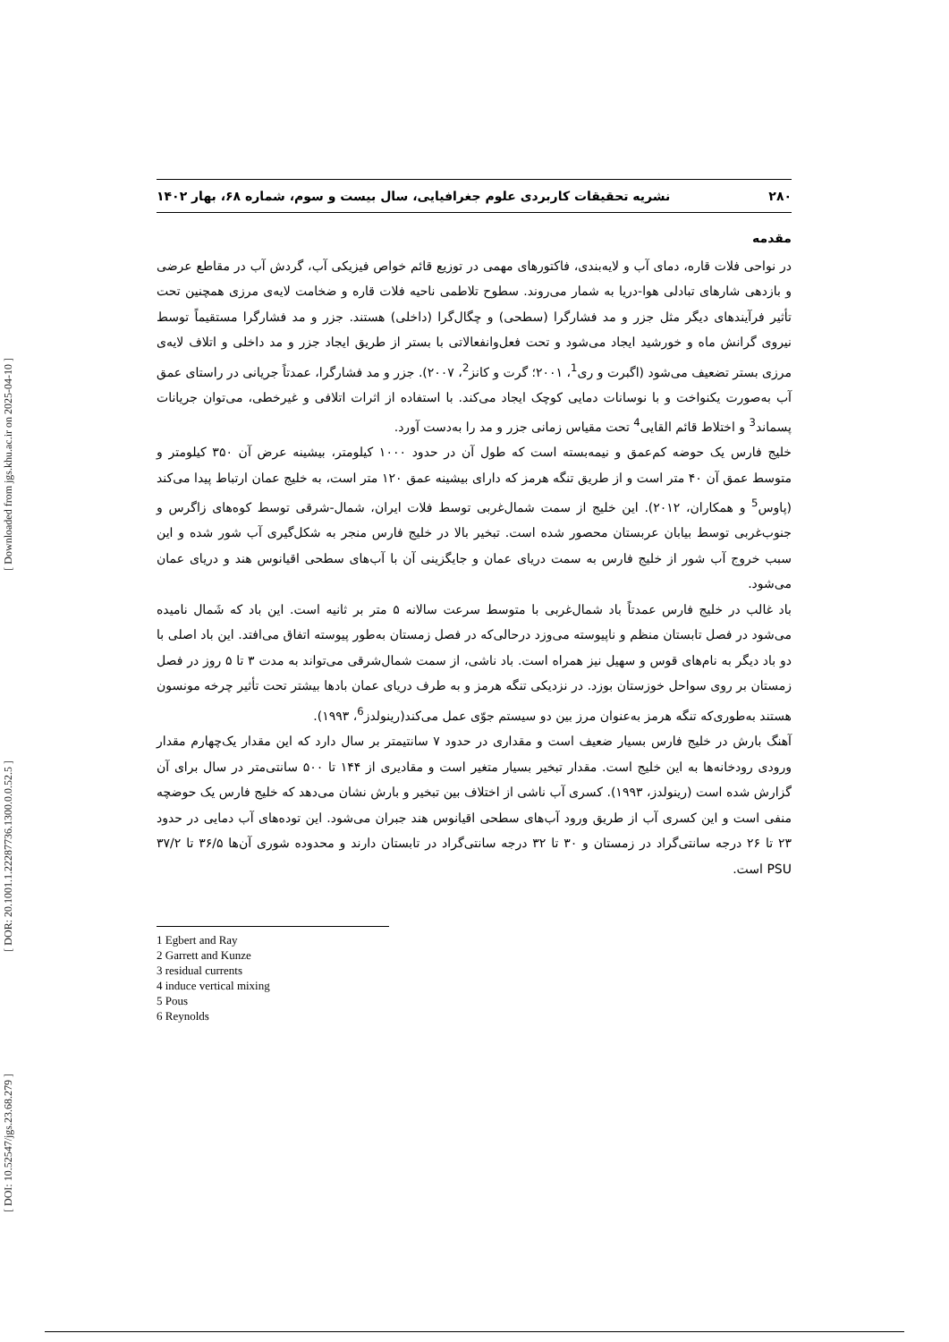[ Downloaded from jgs.khu.ac.ir on 2025-04-10 ]
[ DOR: 20.1001.1.22287736.1300.0.0.52.5 ]
[ DOI: 10.52547/jgs.23.68.279 ]
۲۸۰ نشریه تحقیقات کاربردی علوم جغرافیایی، سال بیست و سوم، شماره ۶۸، بهار ۱۴۰۲
مقدمه
در نواحی فلات قاره، دمای آب و لایه‌بندی، فاکتورهای مهمی در توزیع قائم خواص فیزیکی آب، گردش آب در مقاطع عرضی و بازدهی شارهای تبادلی هوا-دریا به شمار می‌روند. سطوح تلاطمی ناحیه فلات قاره و ضخامت لایه‌ی مرزی همچنین تحت تأثیر فرآیندهای دیگر مثل جزر و مد فشارگرا (سطحی) و چگال‌گرا (داخلی) هستند. جزر و مد فشارگرا مستقیماً توسط نیروی گرانش ماه و خورشید ایجاد می‌شود و تحت فعل‌وانفعالاتی با بستر از طریق ایجاد جزر و مد داخلی و اتلاف لایه‌ی مرزی بستر تضعیف می‌شود (اگبرت و ری<sup>1</sup>، ۲۰۰۱؛ گرت و کانز<sup>2</sup>، ۲۰۰۷). جزر و مد فشارگرا، عمدتاً جریانی در راستای عمق آب به‌صورت یکنواخت و با نوسانات دمایی کوچک ایجاد می‌کند. با استفاده از اثرات اتلافی و غیرخطی، می‌توان جریانات پسماند<sup>3</sup> و اختلاط قائم القایی<sup>4</sup> تحت مقیاس زمانی جزر و مد را به‌دست آورد.
خلیج فارس یک حوضه کم‌عمق و نیمه‌بسته است که طول آن در حدود ۱۰۰۰ کیلومتر، بیشینه عرض آن ۳۵۰ کیلومتر و متوسط عمق آن ۴۰ متر است و از طریق تنگه هرمز که دارای بیشینه عمق ۱۲۰ متر است، به خلیج عمان ارتباط پیدا می‌کند (پاوس<sup>5</sup> و همکاران، ۲۰۱۲). این خلیج از سمت شمال‌غربی توسط فلات ایران، شمال-شرقی توسط کوه‌های زاگرس و جنوب‌غربی توسط بیابان عربستان محصور شده است. تبخیر بالا در خلیج فارس منجر به شکل‌گیری آب شور شده و این سبب خروج آب شور از خلیج فارس به سمت دریای عمان و جایگزینی آن با آب‌های سطحی اقیانوس هند و دریای عمان می‌شود.
باد غالب در خلیج فارس عمدتاً باد شمال‌غربی با متوسط سرعت سالانه ۵ متر بر ثانیه است. این باد که شَمال نامیده می‌شود در فصل تابستان منظم و ناپیوسته می‌وزد درحالی‌که در فصل زمستان به‌طور پیوسته اتفاق می‌افتد. این باد اصلی با دو باد دیگر به نام‌های قوس و سهیل نیز همراه است. باد ناشی، از سمت شمال‌شرقی می‌تواند به مدت ۳ تا ۵ روز در فصل زمستان بر روی سواحل خوزستان بوزد. در نزدیکی تنگه هرمز و به طرف دریای عمان بادها بیشتر تحت تأثیر چرخه مونسون هستند به‌طوری‌که تنگه هرمز به‌عنوان مرز بین دو سیستم جوّی عمل می‌کند(رینولدز<sup>6</sup>، ۱۹۹۳).
آهنگ بارش در خلیج فارس بسیار ضعیف است و مقداری در حدود ۷ سانتیمتر بر سال دارد که این مقدار یک‌چهارم مقدار ورودی رودخانه‌ها به این خلیج است. مقدار تبخیر بسیار متغیر است و مقادیری از ۱۴۴ تا ۵۰۰ سانتی‌متر در سال برای آن گزارش شده است (رینولدز، ۱۹۹۳). کسری آب ناشی از اختلاف بین تبخیر و بارش نشان می‌دهد که خلیج فارس یک حوضچه منفی است و این کسری آب از طریق ورود آب‌های سطحی اقیانوس هند جبران می‌شود. این توده‌های آب دمایی در حدود ۲۳ تا ۲۶ درجه سانتی‌گراد در زمستان و ۳۰ تا ۳۲ درجه سانتی‌گراد در تابستان دارند و محدوده شوری آن‌ها ۳۶/۵ تا ۳۷/۲ PSU است.
1 Egbert and Ray
2 Garrett and Kunze
3 residual currents
4 induce vertical mixing
5 Pous
6 Reynolds